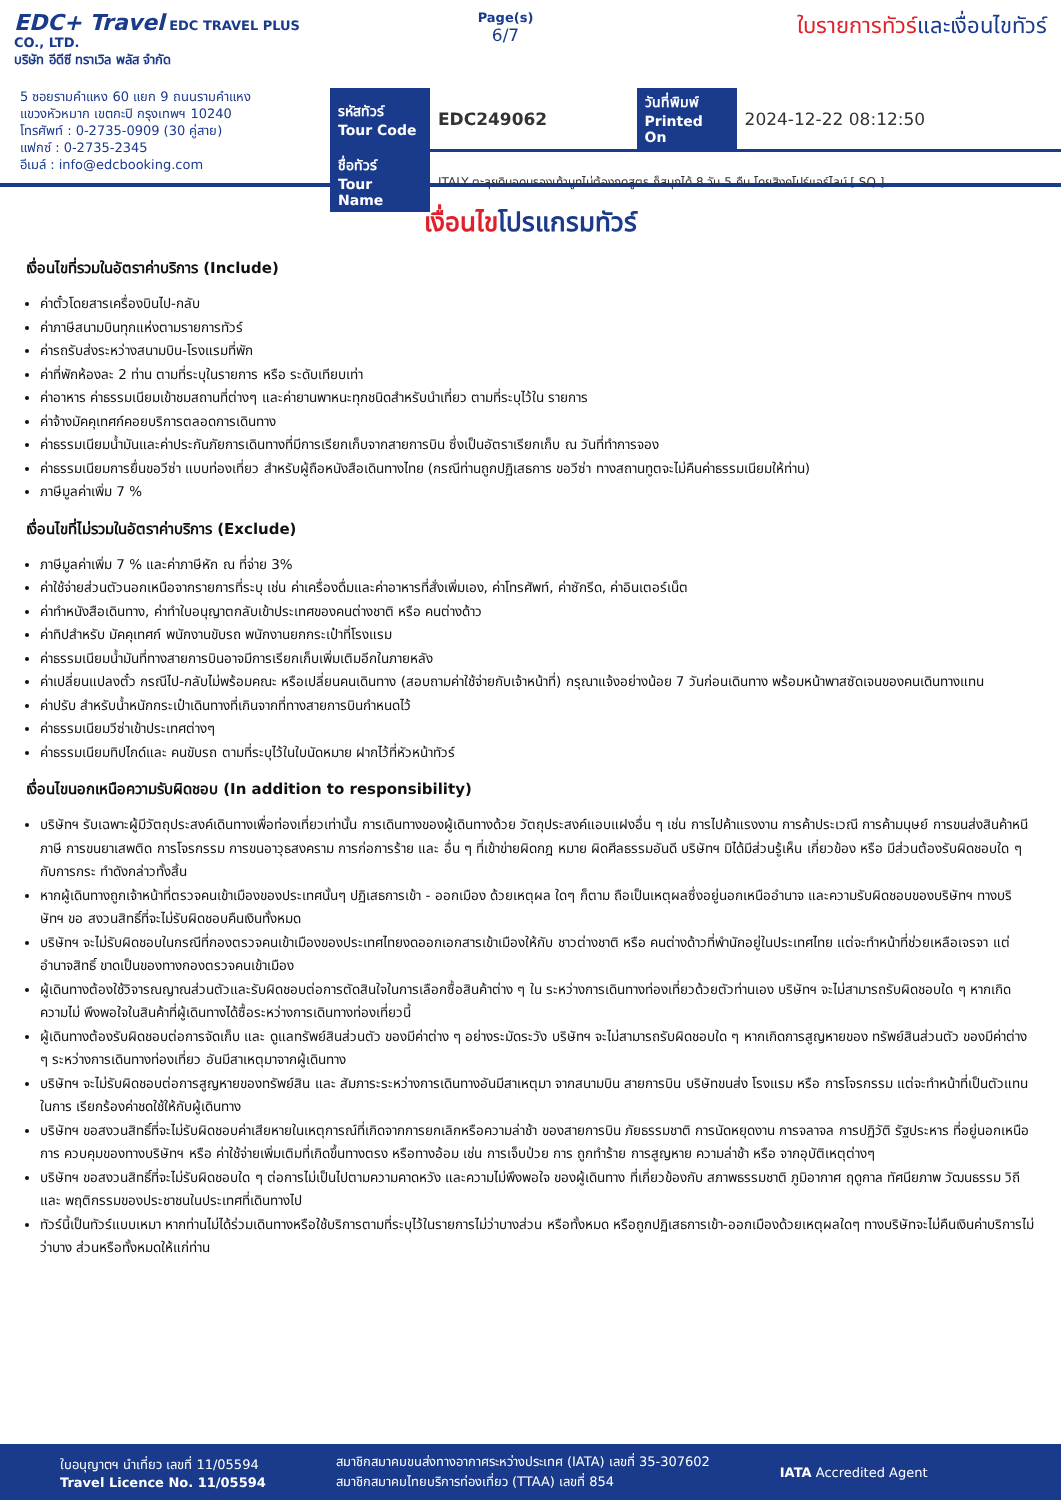EDC+ Travel EDC TRAVEL PLUS CO., LTD.
บริษัท อีดีซี ทราเวิล พลัส จำกัด
Page(s)
6/7
ใบรายการทัวร์และเงื่อนไขทัวร์
5 ซอยรามคำแหง 60 แยก 9 ถนนรามคำแหง
แขวงหัวหมาก เขตกะปิ กรุงเทพฯ 10240
โทรศัพท์ : 0-2735-0909 (30 คู่สาย)
แฟกซ์ : 0-2735-2345
อีเมล์ : info@edcbooking.com
| รหัสทัวร์ Tour Code | EDC249062 | วันที่พิมพ์ Printed On | 2024-12-22 08:12:50 |
| ชื่อทัวร์ Tour Name | ITALY ตะลุยดินอดนรองเท้าบูทไม่ต้องกดสูตร ก็สนุกได้ 8 วัน 5 คืน โดยสิงคโปร์แอร์ไลน์ [ SQ ] | | |
เงื่อนไขโปรแกรมทัวร์
เงื่อนไขที่รวมในอัตราค่าบริการ (Include)
ค่าตั๋วโดยสารเครื่องบินไป-กลับ
ค่าภาษีสนามบินทุกแห่งตามรายการทัวร์
ค่ารถรับส่งระหว่างสนามบิน-โรงแรมที่พัก
ค่าที่พักห้องละ 2 ท่าน ตามที่ระบุในรายการ หรือ ระดับเทียบเท่า
ค่าอาหาร ค่าธรรมเนียมเข้าชมสถานที่ต่างๆ และค่ายานพาหนะทุกชนิดสำหรับนำเที่ยว ตามที่ระบุไว้ใน รายการ
ค่าจ้างมัคคุเทศก์คอยบริการตลอดการเดินทาง
ค่าธรรมเนียมน้ำมันและค่าประกันภัยการเดินทางที่มีการเรียกเก็บจากสายการบิน ซึ่งเป็นอัตราเรียกเก็บ ณ วันที่ทำการจอง
ค่าธรรมเนียมการยื่นขอวีซ่า แบบท่องเที่ยว สำหรับผู้ถือหนังสือเดินทางไทย (กรณีท่านถูกปฏิเสธการ ขอวีซ่า ทางสถานทูตจะไม่คืนค่าธรรมเนียมให้ท่าน)
ภาษีมูลค่าเพิ่ม 7 %
เงื่อนไขที่ไม่รวมในอัตราค่าบริการ (Exclude)
ภาษีมูลค่าเพิ่ม 7 % และค่าภาษีหัก ณ ที่จ่าย 3%
ค่าใช้จ่ายส่วนตัวนอกเหนือจากรายการที่ระบุ เช่น ค่าเครื่องดื่มและค่าอาหารที่สั่งเพิ่มเอง, ค่าโทรศัพท์, ค่าซักรีด, ค่าอินเตอร์เน็ต
ค่าทำหนังสือเดินทาง, ค่าทำใบอนุญาตกลับเข้าประเทศของคนต่างชาติ หรือ คนต่างด้าว
ค่าทิปสำหรับ มัคคุเทศก์ พนักงานขับรถ พนักงานยกกระเป๋าที่โรงแรม
ค่าธรรมเนียมน้ำมันที่ทางสายการบินอาจมีการเรียกเก็บเพิ่มเติมอีกในภายหลัง
ค่าเปลี่ยนแปลงตั๋ว กรณีไป-กลับไม่พร้อมคณะ หรือเปลี่ยนคนเดินทาง (สอบถามค่าใช้จ่ายกับเจ้าหน้าที่) กรุณาแจ้งอย่างน้อย 7 วันก่อนเดินทาง พร้อมหน้าพาสซัดเจนของคนเดินทางแทน
ค่าปรับ สำหรับน้ำหนักกระเป๋าเดินทางที่เกินจากที่ทางสายการบินกำหนดไว้
ค่าธรรมเนียมวีซ่าเข้าประเทศต่างๆ
ค่าธรรมเนียมทิปไกด์และ คนขับรถ ตามที่ระบุไว้ในใบนัดหมาย ฝากไว้ที่หัวหน้าทัวร์
เงื่อนไขนอกเหนือความรับผิดชอบ (In addition to responsibility)
บริษัทฯ รับเฉพาะผู้มีวัตถุประสงค์เดินทางเพื่อท่องเที่ยวเท่านั้น การเดินทางของผู้เดินทางด้วย วัตถุประสงค์แอบแฝงอื่น ๆ เช่น การไปค้าแรงงาน การค้าประเวณี การค้ามนุษย์ การขนส่งสินค้าหนี ภาษี การขนยาเสพติด การโจรกรรม การขนอาวุธสงคราม การก่อการร้าย และ อื่น ๆ ที่เข้าข่ายผิดกฎ หมาย ผิดศีลธรรมอันดี บริษัทฯ มิได้มีส่วนรู้เห็น เกี่ยวข้อง หรือ มีส่วนต้องรับผิดชอบใด ๆ กับการกระ ทำดังกล่าวทั้งสิ้น
หากผู้เดินทางถูกเจ้าหน้าที่ตรวจคนเข้าเมืองของประเทศนั้นๆ ปฏิเสธการเข้า - ออกเมือง ด้วยเหตุผล ใดๆ ก็ตาม ถือเป็นเหตุผลซึ่งอยู่นอกเหนืออำนาจ และความรับผิดชอบของบริษัทฯ ทางบริษัทฯ ขอ สงวนสิทธิ์ที่จะไม่รับผิดชอบคืนเงินทั้งหมด
บริษัทฯ จะไม่รับผิดชอบในกรณีที่กองตรวจคนเข้าเมืองของประเทศไทยงดออกเอกสารเข้าเมืองให้กับ ชาวต่างชาติ หรือ คนต่างด้าวที่พำนักอยู่ในประเทศไทย แต่จะทำหน้าที่ช่วยเหลือเจรจา แต่อำนาจสิทธิ์ ขาดเป็นของทางกองตรวจคนเข้าเมือง
ผู้เดินทางต้องใช้วิจารณญาณส่วนตัวและรับผิดชอบต่อการตัดสินใจในการเลือกซื้อสินค้าต่าง ๆ ใน ระหว่างการเดินทางท่องเที่ยวด้วยตัวท่านเอง บริษัทฯ จะไม่สามารถรับผิดชอบใด ๆ หากเกิดความไม่ พึงพอใจในสินค้าที่ผู้เดินทางได้ซื้อระหว่างการเดินทางท่องเที่ยวนี้
ผู้เดินทางต้องรับผิดชอบต่อการจัดเก็บ และ ดูแลทรัพย์สินส่วนตัว ของมีค่าต่าง ๆ อย่างระมัดระวัง บริษัทฯ จะไม่สามารถรับผิดชอบใด ๆ หากเกิดการสูญหายของ ทรัพย์สินส่วนตัว ของมีค่าต่าง ๆ ระหว่างการเดินทางท่องเที่ยว อันมีสาเหตุมาจากผู้เดินทาง
บริษัทฯ จะไม่รับผิดชอบต่อการสูญหายของทรัพย์สิน และ สัมภาระระหว่างการเดินทางอันมีสาเหตุมา จากสนามบิน สายการบิน บริษัทขนส่ง โรงแรม หรือ การโจรกรรม แต่จะทำหน้าที่เป็นตัวแทนในการ เรียกร้องค่าชดใช้ให้กับผู้เดินทาง
บริษัทฯ ขอสงวนสิทธิ์ที่จะไม่รับผิดชอบค่าเสียหายในเหตุการณ์ที่เกิดจากการยกเลิกหรือความล่าช้า ของสายการบิน ภัยธรรมชาติ การนัดหยุดงาน การจลาจล การปฏิวัติ รัฐประหาร ที่อยู่นอกเหนือการ ควบคุมของทางบริษัทฯ หรือ ค่าใช้จ่ายเพิ่มเติมที่เกิดขึ้นทางตรง หรือทางอ้อม เช่น การเจ็บป่วย การ ถูกทำร้าย การสูญหาย ความล่าช้า หรือ จากอุบัติเหตุต่างๆ
บริษัทฯ ขอสงวนสิทธิ์ที่จะไม่รับผิดชอบใด ๆ ต่อการไม่เป็นไปตามความคาดหวัง และความไม่พึงพอใจ ของผู้เดินทาง ที่เกี่ยวข้องกับ สภาพธรรมชาติ ภูมิอากาศ ฤดูกาล ทัศนียภาพ วัฒนธรรม วิถีและ พฤติกรรมของประชาชนในประเทศที่เดินทางไป
ทัวร์นี้เป็นทัวร์แบบเหมา หากท่านไม่ได้ร่วมเดินทางหรือใช้บริการตามที่ระบุไว้ในรายการไม่ว่าบางส่วน หรือทั้งหมด หรือถูกปฏิเสธการเข้า-ออกเมืองด้วยเหตุผลใดๆ ทางบริษัทจะไม่คืนเงินค่าบริการไม่ว่าบาง ส่วนหรือทั้งหมดให้แก่ท่าน
ใบอนุญาตฯ นำเที่ยว เลขที่ 11/05594
Travel Licence No. 11/05594
สมาชิกสมาคมขนส่งทางอากาศระหว่างประเทศ (IATA) เลขที่ 35-307602
สมาชิกสมาคมไทยบริการท่องเที่ยว (TTAA) เลขที่ 854
IATA Accredited Agent